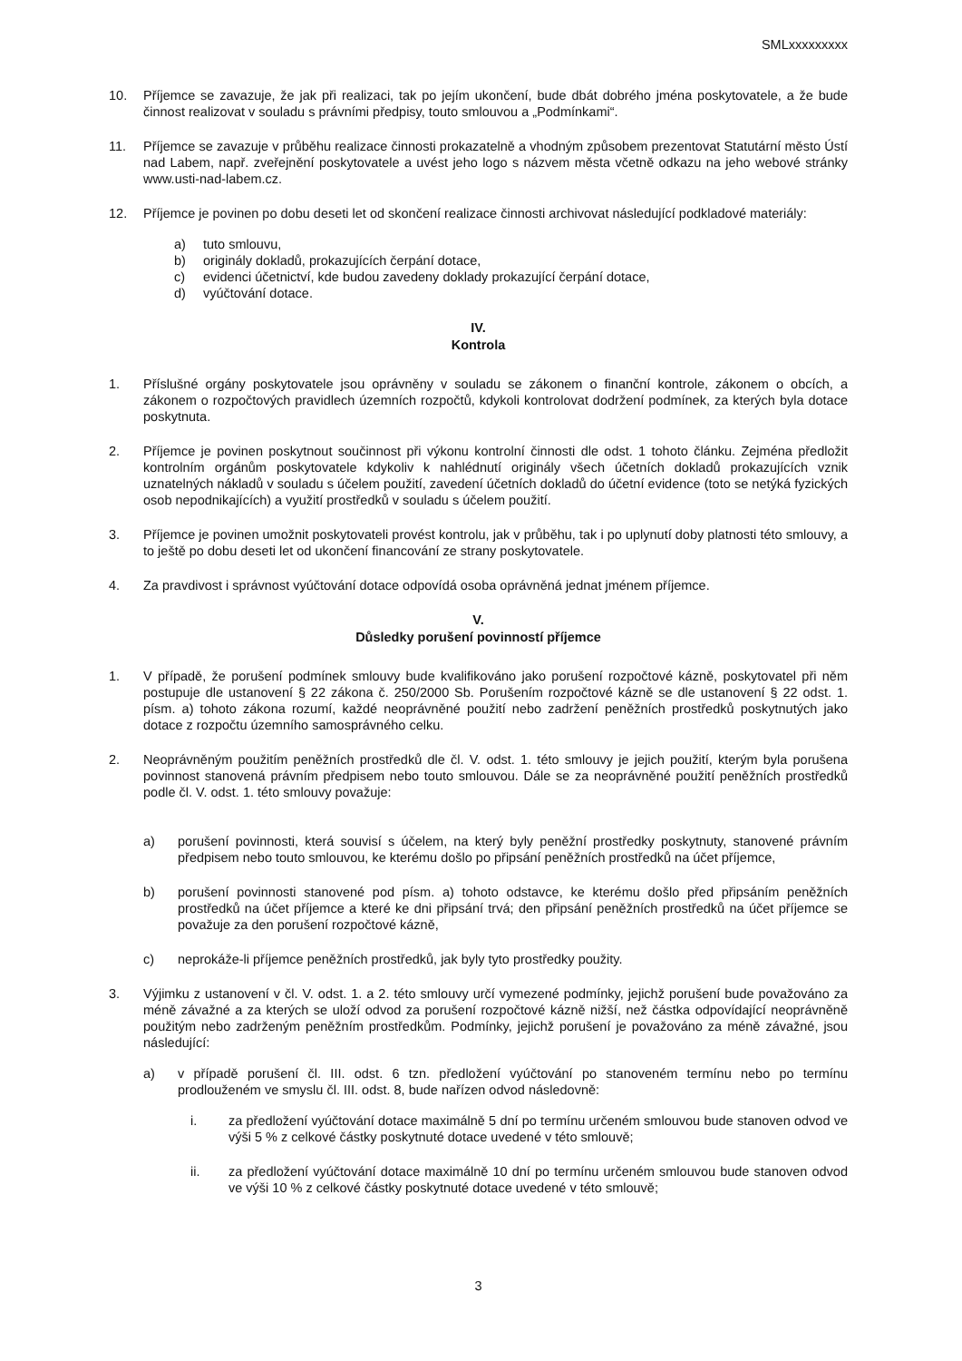SMLxxxxxxxxx
10. Příjemce se zavazuje, že jak při realizaci, tak po jejím ukončení, bude dbát dobrého jména poskytovatele, a že bude činnost realizovat v souladu s právními předpisy, touto smlouvou a „Podmínkami“.
11. Příjemce se zavazuje v průběhu realizace činnosti prokazatelně a vhodným způsobem prezentovat Statutární město Ústí nad Labem, např. zveřejnění poskytovatele a uvést jeho logo s názvem města včetně odkazu na jeho webové stránky www.usti-nad-labem.cz.
12. Příjemce je povinen po dobu deseti let od skončení realizace činnosti archivovat následující podkladové materiály:
a) tuto smlouvu,
b) originály dokladů, prokazujících čerpání dotace,
c) evidenci účetnictví, kde budou zavedeny doklady prokazující čerpání dotace,
d) vyúčtování dotace.
IV.
Kontrola
1. Příslušné orgány poskytovatele jsou oprávněny v souladu se zákonem o finanční kontrole, zákonem o obcích, a zákonem o rozpočtových pravidlech územních rozpočtů, kdykoli kontrolovat dodržení podmínek, za kterých byla dotace poskytnuta.
2. Příjemce je povinen poskytnout součinnost při výkonu kontrolní činnosti dle odst. 1 tohoto článku. Zejména předložit kontrolním orgánům poskytovatele kdykoliv k nahlédnutí originály všech účetních dokladů prokazujících vznik uznatelných nákladů v souladu s účelem použití, zavedení účetních dokladů do účetní evidence (toto se netýká fyzických osob nepodnikajících) a využití prostředků v souladu s účelem použití.
3. Příjemce je povinen umožnit poskytovateli provést kontrolu, jak v průběhu, tak i po uplynutí doby platnosti této smlouvy, a to ještě po dobu deseti let od ukončení financování ze strany poskytovatele.
4. Za pravdivost i správnost vyúčtování dotace odpovídá osoba oprávněná jednat jménem příjemce.
V.
Důsledky porušení povinností příjemce
1. V případě, že porušení podmínek smlouvy bude kvalifikováno jako porušení rozpočtové kázně, poskytovatel při něm postupuje dle ustanovení § 22 zákona č. 250/2000 Sb. Porušením rozpočtové kázně se dle ustanovení § 22 odst. 1. písm. a) tohoto zákona rozumí, každé neoprávněné použití nebo zadržení peněžních prostředků poskytnutých jako dotace z rozpočtu územního samosprávného celku.
2. Neoprávněným použitím peněžních prostředků dle čl. V. odst. 1. této smlouvy je jejich použití, kterým byla porušena povinnost stanovená právním předpisem nebo touto smlouvou. Dále se za neoprávněné použití peněžních prostředků podle čl. V. odst. 1. této smlouvy považuje:
a) porušení povinnosti, která souvisí s účelem, na který byly peněžní prostředky poskytnuty, stanovené právním předpisem nebo touto smlouvou, ke kterému došlo po připsání peněžních prostředků na účet příjemce,
b) porušení povinnosti stanovené pod písm. a) tohoto odstavce, ke kterému došlo před připsáním peněžních prostředků na účet příjemce a které ke dni připsání trvá; den připsání peněžních prostředků na účet příjemce se považuje za den porušení rozpočtové kázně,
c) neprokáže-li příjemce peněžních prostředků, jak byly tyto prostředky použity.
3. Výjimku z ustanovení v čl. V. odst. 1. a 2. této smlouvy určí vymezené podmínky, jejichž porušení bude považováno za méně závažné a za kterých se uloží odvod za porušení rozpočtové kázně nižší, než částka odpovídající neoprávněně použitým nebo zadrženým peněžním prostředkům. Podmínky, jejichž porušení je považováno za méně závažné, jsou následující:
a) v případě porušení čl. III. odst. 6 tzn. předložení vyúčtování po stanoveném termínu nebo po termínu prodlouženém ve smyslu čl. III. odst. 8, bude nařízen odvod následovně:
i. za předložení vyúčtování dotace maximálně 5 dní po termínu určeném smlouvou bude stanoven odvod ve výši 5 % z celkové částky poskytnuté dotace uvedené v této smlouvě;
ii. za předložení vyúčtování dotace maximálně 10 dní po termínu určeném smlouvou bude stanoven odvod ve výši 10 % z celkové částky poskytnuté dotace uvedené v této smlouvě;
3